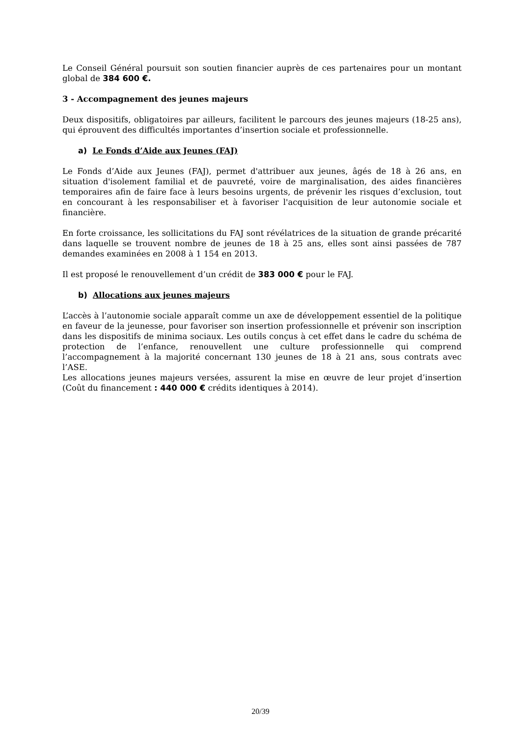Le Conseil Général poursuit son soutien financier auprès de ces partenaires pour un montant global de 384 600 €.
3 - Accompagnement des jeunes majeurs
Deux dispositifs, obligatoires par ailleurs, facilitent le parcours des jeunes majeurs (18-25 ans), qui éprouvent des difficultés importantes d’insertion sociale et professionnelle.
a) Le Fonds d’Aide aux Jeunes (FAJ)
Le Fonds d’Aide aux Jeunes (FAJ), permet d'attribuer aux jeunes, âgés de 18 à 26 ans, en situation d'isolement familial et de pauvreté, voire de marginalisation, des aides financières temporaires afin de faire face à leurs besoins urgents, de prévenir les risques d’exclusion, tout en concourant à les responsabiliser et à favoriser l'acquisition de leur autonomie sociale et financière.
En forte croissance, les sollicitations du FAJ sont révélatrices de la situation de grande précarité dans laquelle se trouvent nombre de jeunes de 18 à 25 ans, elles sont ainsi passées de 787 demandes examinées en 2008 à 1 154 en 2013.
Il est proposé le renouvellement d’un crédit de 383 000 € pour le FAJ.
b) Allocations aux jeunes majeurs
L’accès à l’autonomie sociale apparaît comme un axe de développement essentiel de la politique en faveur de la jeunesse, pour favoriser son insertion professionnelle et prévenir son inscription dans les dispositifs de minima sociaux. Les outils conçus à cet effet dans le cadre du schéma de protection de l’enfance, renouvellent une culture professionnelle qui comprend l’accompagnement à la majorité concernant 130 jeunes de 18 à 21 ans, sous contrats avec l’ASE.
Les allocations jeunes majeurs versées, assurent la mise en œuvre de leur projet d’insertion (Coût du financement : 440 000 € crédits identiques à 2014).
20/39